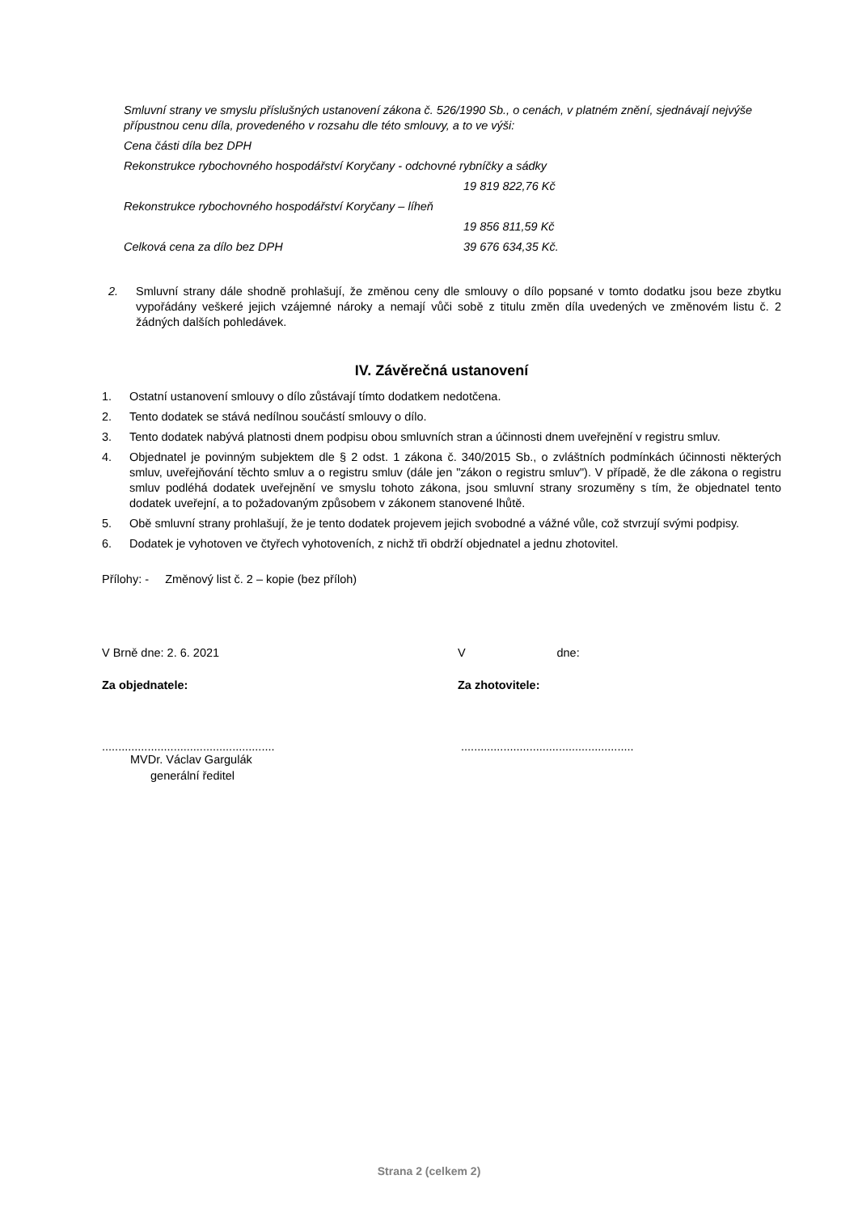Smluvní strany ve smyslu příslušných ustanovení zákona č. 526/1990 Sb., o cenách, v platném znění, sjednávají nejvýše přípustnou cenu díla, provedeného v rozsahu dle této smlouvy, a to ve výši:
Cena části díla bez DPH
Rekonstrukce rybochovného hospodářství Koryčany - odchovné rybníčky a sádky
19 819 822,76 Kč
Rekonstrukce rybochovného hospodářství Koryčany – líheň
19 856 811,59 Kč
Celková cena za dílo bez DPH 39 676 634,35 Kč.
2. Smluvní strany dále shodně prohlašují, že změnou ceny dle smlouvy o dílo popsané v tomto dodatku jsou beze zbytku vypořádány veškeré jejich vzájemné nároky a nemají vůči sobě z titulu změn díla uvedených ve změnovém listu č. 2 žádných dalších pohledávek.
IV. Závěrečná ustanovení
1. Ostatní ustanovení smlouvy o dílo zůstávají tímto dodatkem nedotčena.
2. Tento dodatek se stává nedílnou součástí smlouvy o dílo.
3. Tento dodatek nabývá platnosti dnem podpisu obou smluvních stran a účinnosti dnem uveřejnění v registru smluv.
4. Objednatel je povinným subjektem dle § 2 odst. 1 zákona č. 340/2015 Sb., o zvláštních podmínkách účinnosti některých smluv, uveřejňování těchto smluv a o registru smluv (dále jen "zákon o registru smluv"). V případě, že dle zákona o registru smluv podléhá dodatek uveřejnění ve smyslu tohoto zákona, jsou smluvní strany srozuměny s tím, že objednatel tento dodatek uveřejní, a to požadovaným způsobem v zákonem stanovené lhůtě.
5. Obě smluvní strany prohlašují, že je tento dodatek projevem jejich svobodné a vážné vůle, což stvrzují svými podpisy.
6. Dodatek je vyhotoven ve čtyřech vyhotoveních, z nichž tři obdrží objednatel a jednu zhotovitel.
Přílohy: - Změnový list č. 2 – kopie (bez příloh)
V Brně dne: 2. 6. 2021
Za objednatele:
.....................................................
MVDr. Václav Gargulák
generální ředitel
V dne:
Za zhotovitele:
.....................................................
Strana 2 (celkem 2)